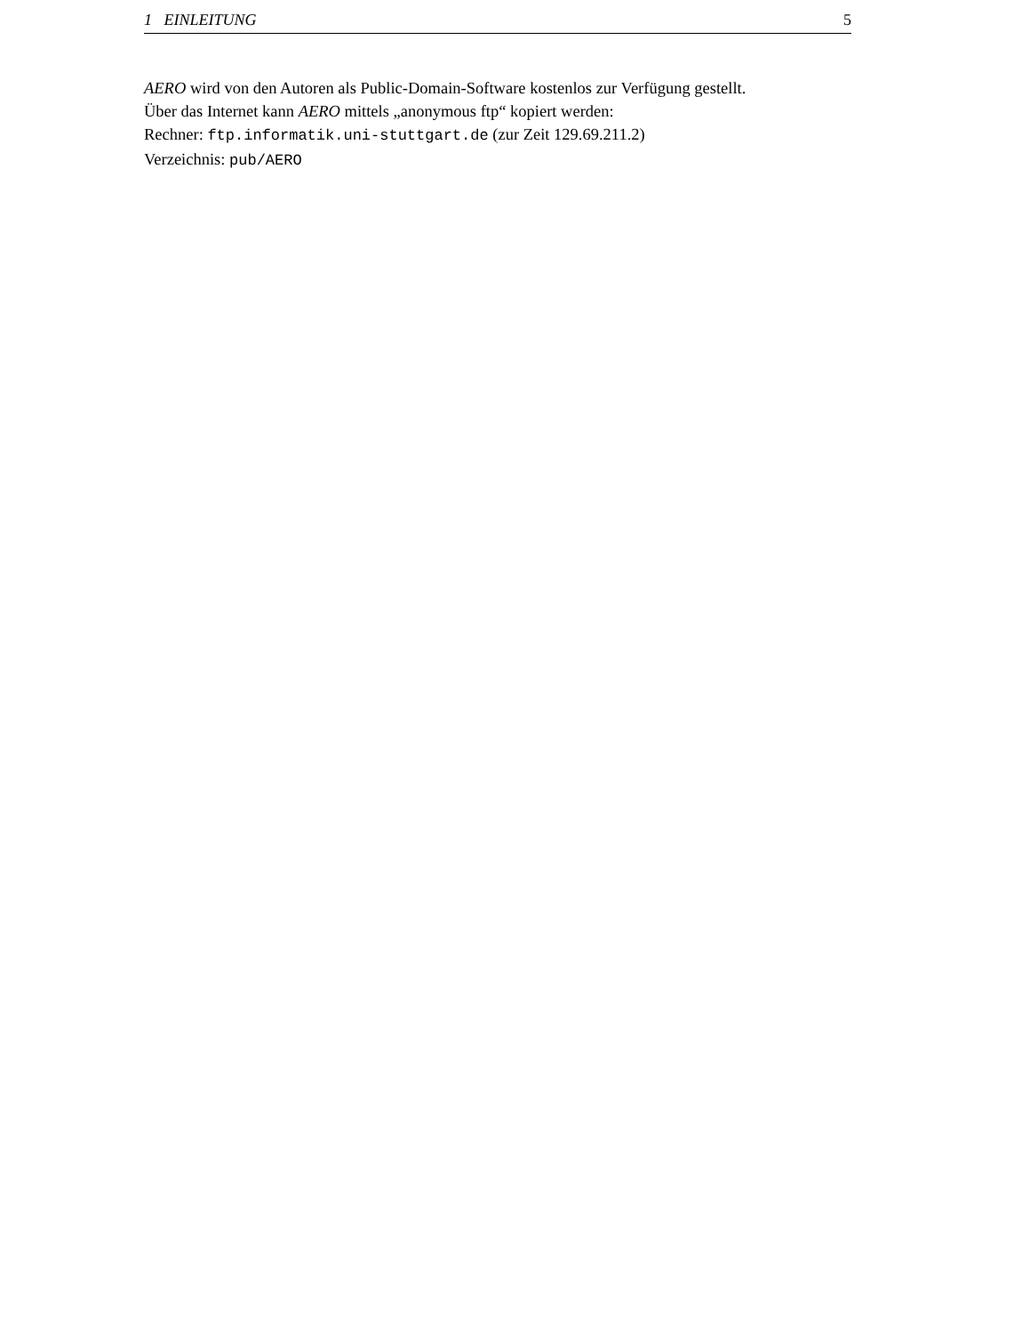1 EINLEITUNG 5
AERO wird von den Autoren als Public-Domain-Software kostenlos zur Verfügung gestellt.
Über das Internet kann AERO mittels „anonymous ftp“ kopiert werden:
Rechner: ftp.informatik.uni-stuttgart.de (zur Zeit 129.69.211.2)
Verzeichnis: pub/AERO